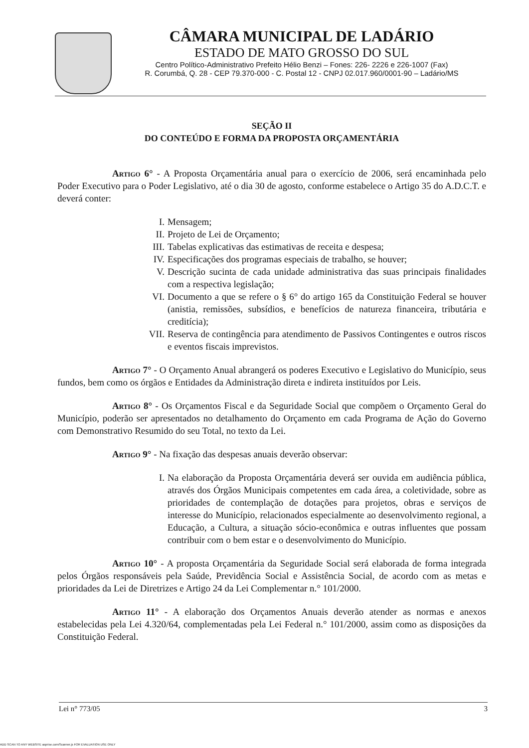CÂMARA MUNICIPAL DE LADÁRIO
ESTADO DE MATO GROSSO DO SUL
Centro Político-Administrativo Prefeito Hélio Benzi – Fones: 226- 2226 e 226-1007 (Fax)
R. Corumbá, Q. 28 - CEP 79.370-000 - C. Postal 12 - CNPJ 02.017.960/0001-90 – Ladário/MS
SEÇÃO II
DO CONTEÚDO E FORMA DA PROPOSTA ORÇAMENTÁRIA
Artigo 6° - A Proposta Orçamentária anual para o exercício de 2006, será encaminhada pelo Poder Executivo para o Poder Legislativo, até o dia 30 de agosto, conforme estabelece o Artigo 35 do A.D.C.T. e deverá conter:
I. Mensagem;
II. Projeto de Lei de Orçamento;
III. Tabelas explicativas das estimativas de receita e despesa;
IV. Especificações dos programas especiais de trabalho, se houver;
V. Descrição sucinta de cada unidade administrativa das suas principais finalidades com a respectiva legislação;
VI. Documento a que se refere o § 6° do artigo 165 da Constituição Federal se houver (anistia, remissões, subsídios, e benefícios de natureza financeira, tributária e creditícia);
VII. Reserva de contingência para atendimento de Passivos Contingentes e outros riscos e eventos fiscais imprevistos.
Artigo 7° - O Orçamento Anual abrangerá os poderes Executivo e Legislativo do Município, seus fundos, bem como os órgãos e Entidades da Administração direta e indireta instituídos por Leis.
Artigo 8° - Os Orçamentos Fiscal e da Seguridade Social que compõem o Orçamento Geral do Município, poderão ser apresentados no detalhamento do Orçamento em cada Programa de Ação do Governo com Demonstrativo Resumido do seu Total, no texto da Lei.
Artigo 9° - Na fixação das despesas anuais deverão observar:
I. Na elaboração da Proposta Orçamentária deverá ser ouvida em audiência pública, através dos Órgãos Municipais competentes em cada área, a coletividade, sobre as prioridades de contemplação de dotações para projetos, obras e serviços de interesse do Município, relacionados especialmente ao desenvolvimento regional, a Educação, a Cultura, a situação sócio-econômica e outras influentes que possam contribuir com o bem estar e o desenvolvimento do Município.
Artigo 10° - A proposta Orçamentária da Seguridade Social será elaborada de forma integrada pelos Órgãos responsáveis pela Saúde, Previdência Social e Assistência Social, de acordo com as metas e prioridades da Lei de Diretrizes e Artigo 24 da Lei Complementar n.° 101/2000.
Artigo 11° - A elaboração dos Orçamentos Anuais deverão atender as normas e anexos estabelecidas pela Lei 4.320/64, complementadas pela Lei Federal n.° 101/2000, assim como as disposições da Constituição Federal.
Lei n° 773/05 3
ADD SCAN TO ANY WEBSITE asprise.com/Scanner.js FOR EVALUATION USE ONLY